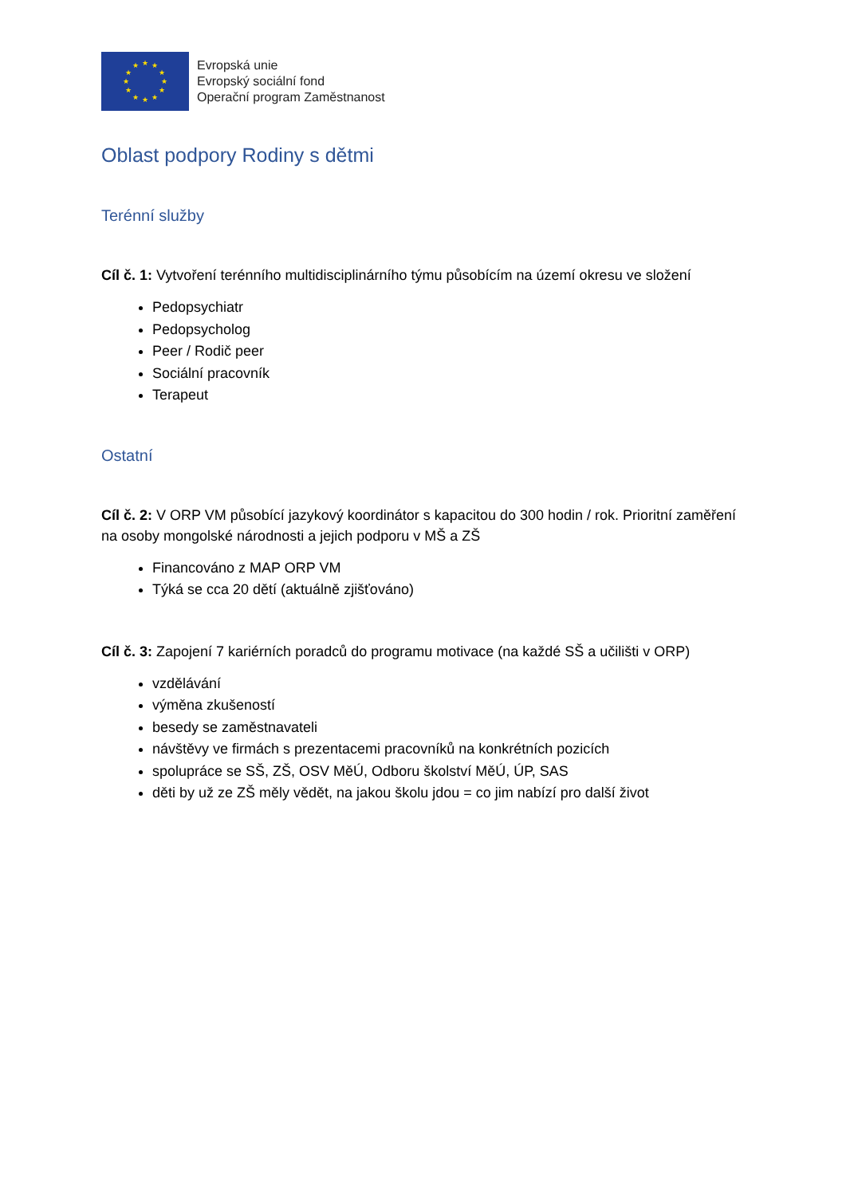★
★
★
★
★
★
★
★
★
★
★
★
Evropská unie
Evropský sociální fond
Operační program Zaměstnanost
Oblast podpory Rodiny s dětmi
Terénní služby
Cíl č. 1: Vytvoření terénního multidisciplinárního týmu působícím na území okresu ve složení
Pedopsychiatr
Pedopsycholog
Peer / Rodič peer
Sociální pracovník
Terapeut
Ostatní
Cíl č. 2: V ORP VM působící jazykový koordinátor s kapacitou do 300 hodin / rok. Prioritní zaměření na osoby mongolské národnosti a jejich podporu v MŠ a ZŠ
Financováno z MAP ORP VM
Týká se cca 20 dětí (aktuálně zjišťováno)
Cíl č. 3: Zapojení 7 kariérních poradců do programu motivace (na každé SŠ a učilišti v ORP)
vzdělávání
výměna zkušeností
besedy se zaměstnavateli
návštěvy ve firmách s prezentacemi pracovníků na konkrétních pozicích
spolupráce se SŠ, ZŠ, OSV MěÚ, Odboru školství MěÚ, ÚP, SAS
děti by už ze ZŠ měly vědět, na jakou školu jdou = co jim nabízí pro další život